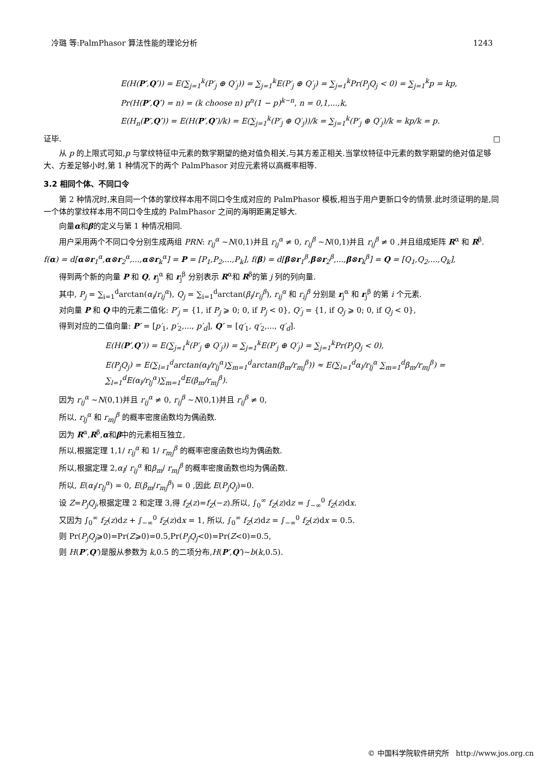冷璐 等:PalmPhasor 算法性能的理论分析 1243
E(H(P′,Q′)) = E(∑<sub>j=1</sub><sup>k</sup>(P′<sub>j</sub> ⊕ Q′<sub>j</sub>)) = ∑<sub>j=1</sub><sup>k</sup>E(P′<sub>j</sub> ⊕ Q′<sub>j</sub>) = ∑<sub>j=1</sub><sup>k</sup>Pr(P<sub>j</sub>Q<sub>j</sub> < 0) = ∑<sub>j=1</sub><sup>k</sup>p = kp,
Pr(H(P′,Q′) = n) = (k choose n) p<sup>n</sup>(1 − p)<sup>k−n</sup>, n = 0,1,...,k,
E(H<sub>n</sub>(P′,Q′)) = E(H(P′,Q′)/k) = E(∑<sub>j=1</sub><sup>k</sup>(P′<sub>j</sub> ⊕ Q′<sub>j</sub>))/k = ∑<sub>j=1</sub><sup>k</sup>(P′<sub>j</sub> ⊕ Q′<sub>j</sub>)/k = kp/k = p.
证毕. □
从 p 的上限式可知,p 与掌纹特征中元素的数学期望的绝对值负相关,与其方差正相关.当掌纹特征中元素的数学期望的绝对值足够大、方差足够小时,第 1 种情况下的两个 PalmPhasor 对应元素将以高概率相等.
3.2 相同个体、不同口令
第 2 种情况时,来自同一个体的掌纹样本用不同口令生成对应的 PalmPhasor 模板,相当于用户更新口令的情景.此时须证明的是,同一个体的掌纹样本用不同口令生成的 PalmPhasor 之间的海明距离足够大.
向量α和β的定义与第 1 种情况相同.
用户采用两个不同口令分别生成两组 PRN: r<sub>ij</sub><sup>α</sup> ~N(0,1)并且 r<sub>ij</sub><sup>α</sup> ≠ 0, r<sub>ij</sub><sup>β</sup> ~N(0,1)并且 r<sub>ij</sub><sup>β</sup> ≠ 0 ,并且组成矩阵 R<sup>α</sup> 和 R<sup>β</sup>.
f(α) = d[α⊗r<sub>1</sub><sup>α</sup>,α⊗r<sub>2</sub><sup>α</sup>,...,α⊗r<sub>k</sub><sup>α</sup>] = P = [P<sub>1</sub>,P<sub>2</sub>,...,P<sub>k</sub>], f(β) = d[β⊗r<sub>1</sub><sup>β</sup>,β⊗r<sub>2</sub><sup>β</sup>,...,β⊗r<sub>k</sub><sup>β</sup>] = Q = [Q<sub>1</sub>,Q<sub>2</sub>,...,Q<sub>k</sub>],
得到两个新的向量 P 和 Q, r<sub>j</sub><sup>α</sup> 和 r<sub>j</sub><sup>β</sup> 分别表示 R<sup>α</sup>和 R<sup>β</sup>的第 j 列的列向量.
其中, P<sub>j</sub> = ∑<sub>i=1</sub><sup>d</sup>arctan(α<sub>i</sub>/r<sub>ij</sub><sup>α</sup>), Q<sub>j</sub> = ∑<sub>i=1</sub><sup>d</sup>arctan(β<sub>i</sub>/r<sub>ij</sub><sup>β</sup>), r<sub>ij</sub><sup>α</sup> 和 r<sub>ij</sub><sup>β</sup> 分别是 r<sub>j</sub><sup>α</sup> 和 r<sub>j</sub><sup>β</sup> 的第 i 个元素.
对向量 P 和 Q 中的元素二值化: P′<sub>j</sub> = {1, if P<sub>j</sub> ⩾ 0; 0, if P<sub>j</sub> < 0}, Q′<sub>j</sub> = {1, if Q<sub>j</sub> ⩾ 0; 0, if Q<sub>j</sub> < 0},
得到对应的二值向量: P′ = [p′<sub>1</sub>, p′<sub>2</sub>,..., p′<sub>d</sub>], Q′ = [q′<sub>1</sub>, q′<sub>2</sub>,..., q′<sub>d</sub>].
E(H(P′,Q′)) = E(∑<sub>j=1</sub><sup>k</sup>(P′<sub>j</sub> ⊕ Q′<sub>j</sub>)) = ∑<sub>j=1</sub><sup>k</sup>E(P′<sub>j</sub> ⊕ Q′<sub>j</sub>) = ∑<sub>j=1</sub><sup>k</sup>Pr(P<sub>j</sub>Q<sub>j</sub> < 0),
E(P<sub>j</sub>Q<sub>j</sub>) = E(∑<sub>l=1</sub><sup>d</sup>arctan(α<sub>l</sub>/r<sub>lj</sub><sup>α</sup>)∑<sub>m=1</sub><sup>d</sup>arctan(β<sub>m</sub>/r<sub>mj</sub><sup>β</sup>)) ≈ E(∑<sub>l=1</sub><sup>d</sup>α<sub>l</sub>/r<sub>lj</sub><sup>α</sup> ∑<sub>m=1</sub><sup>d</sup>β<sub>m</sub>/r<sub>mj</sub><sup>β</sup>) = ∑<sub>l=1</sub><sup>d</sup>E(α<sub>l</sub>/r<sub>lj</sub><sup>α</sup>)∑<sub>m=1</sub><sup>d</sup>E(β<sub>m</sub>/r<sub>mj</sub><sup>β</sup>).
因为 r<sub>ij</sub><sup>α</sup> ~N(0,1)并且 r<sub>ij</sub><sup>α</sup> ≠ 0, r<sub>ij</sub><sup>β</sup> ~N(0,1)并且 r<sub>ij</sub><sup>β</sup> ≠ 0,
所以, r<sub>lj</sub><sup>α</sup> 和 r<sub>mj</sub><sup>β</sup> 的概率密度函数均为偶函数.
因为 R<sup>α</sup>,R<sup>β</sup>,α和β中的元素相互独立,
所以,根据定理 1,1/ r<sub>ij</sub><sup>α</sup> 和 1/ r<sub>mj</sub><sup>β</sup> 的概率密度函数也均为偶函数.
所以,根据定理 2,α<sub>l</sub>/ r<sub>ij</sub><sup>α</sup> 和β<sub>m</sub>/ r<sub>mj</sub><sup>β</sup> 的概率密度函数也均为偶函数.
所以, E(α<sub>l</sub>/r<sub>lj</sub><sup>α</sup>) = 0, E(β<sub>m</sub>/r<sub>mj</sub><sup>β</sup>) = 0 ,因此 E(P<sub>j</sub>Q<sub>j</sub>)=0.
设 Z=P<sub>j</sub>Q<sub>j</sub>,根据定理 2 和定理 3,得 f<sub>Z</sub>(z)=f<sub>Z</sub>(−z).所以, ∫<sub>0</sub><sup>∞</sup> f<sub>Z</sub>(z)dz = ∫<sub>−∞</sub><sup>0</sup> f<sub>Z</sub>(z)dx.
又因为 ∫<sub>0</sub><sup>∞</sup> f<sub>Z</sub>(z)dz + ∫<sub>−∞</sub><sup>0</sup> f<sub>Z</sub>(z)dx = 1, 所以, ∫<sub>0</sub><sup>∞</sup> f<sub>Z</sub>(z)dz = ∫<sub>−∞</sub><sup>0</sup> f<sub>Z</sub>(z)dx = 0.5.
则 Pr(P<sub>j</sub>Q<sub>j</sub>⩾0)=Pr(Z⩾0)=0.5,Pr(P<sub>j</sub>Q<sub>j</sub><0)=Pr(Z<0)=0.5,
则 H(P′,Q′)是服从参数为 k,0.5 的二项分布,H(P′,Q′)~b(k,0.5).
© 中国科学院软件研究所 http://www.jos.org.cn